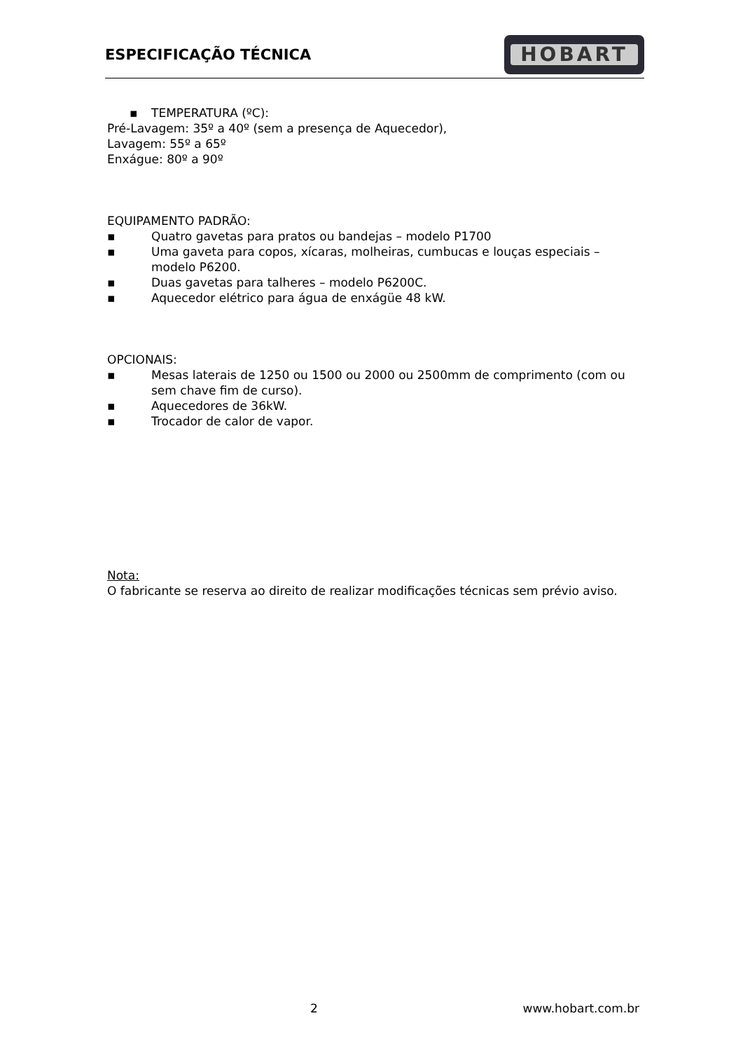ESPECIFICAÇÃO TÉCNICA
HOBART
▪ TEMPERATURA (ºC):
Pré-Lavagem: 35º a 40º (sem a presença de Aquecedor),
Lavagem: 55º a 65º
Enxágue: 80º a 90º
EQUIPAMENTO PADRÃO:
▪ Quatro gavetas para pratos ou bandejas – modelo P1700
▪ Uma gaveta para copos, xícaras, molheiras, cumbucas e louças especiais – modelo P6200.
▪ Duas gavetas para talheres – modelo P6200C.
▪ Aquecedor elétrico para água de enxágüe 48 kW.
OPCIONAIS:
▪ Mesas laterais de 1250 ou 1500 ou 2000 ou 2500mm de comprimento (com ou sem chave fim de curso).
▪ Aquecedores de 36kW.
▪ Trocador de calor de vapor.
Nota:
O fabricante se reserva ao direito de realizar modificações técnicas sem prévio aviso.
2 www.hobart.com.br